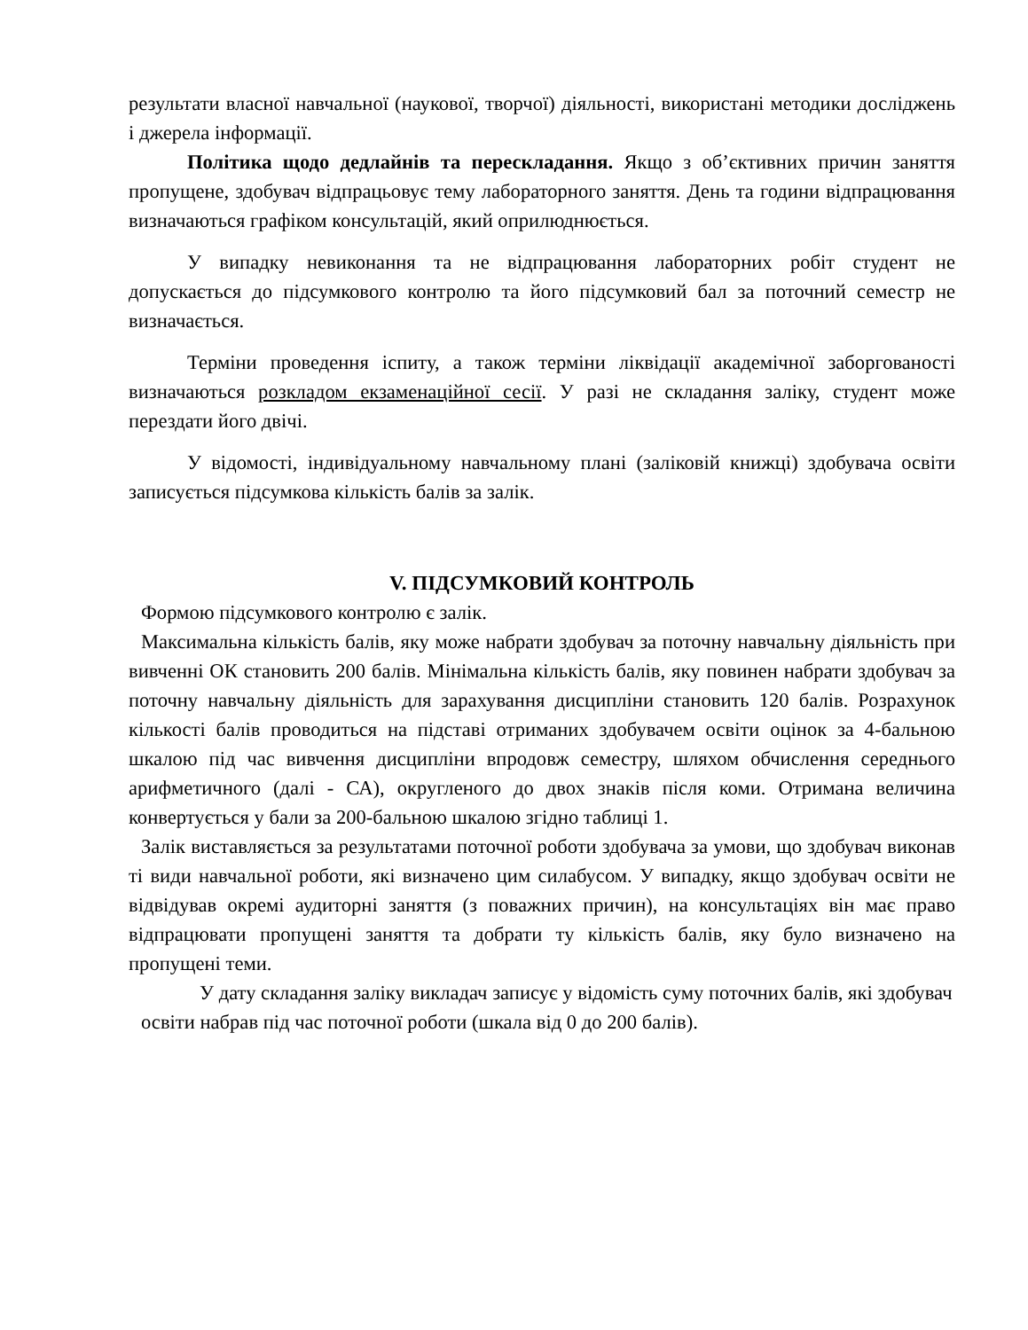результати власної навчальної (наукової, творчої) діяльності, використані методики досліджень і джерела інформації.
Політика щодо дедлайнів та перескладання. Якщо з об’єктивних причин заняття пропущене, здобувач відпрацьовує тему лабораторного заняття. День та години відпрацювання визначаються графіком консультацій, який оприлюднюється.
У випадку невиконання та не відпрацювання лабораторних робіт студент не допускається до підсумкового контролю та його підсумковий бал за поточний семестр не визначається.
Терміни проведення іспиту, а також терміни ліквідації академічної заборгованості визначаються розкладом екзаменаційної сесії. У разі не складання заліку, студент може перездати його двічі.
У відомості, індивідуальному навчальному плані (заліковій книжці) здобувача освіти записується підсумкова кількість балів за залік.
V. ПІДСУМКОВИЙ КОНТРОЛЬ
Формою підсумкового контролю є залік.
Максимальна кількість балів, яку може набрати здобувач за поточну навчальну діяльність при вивченні ОК становить 200 балів. Мінімальна кількість балів, яку повинен набрати здобувач за поточну навчальну діяльність для зарахування дисципліни становить 120 балів. Розрахунок кількості балів проводиться на підставі отриманих здобувачем освіти оцінок за 4-бальною шкалою під час вивчення дисципліни впродовж семестру, шляхом обчислення середнього арифметичного (далі - СА), округленого до двох знаків після коми. Отримана величина конвертується у бали за 200-бальною шкалою згідно таблиці 1.
Залік виставляється за результатами поточної роботи здобувача за умови, що здобувач виконав ті види навчальної роботи, які визначено цим силабусом. У випадку, якщо здобувач освіти не відвідував окремі аудиторні заняття (з поважних причин), на консультаціях він має право відпрацювати пропущені заняття та добрати ту кількість балів, яку було визначено на пропущені теми.
У дату складання заліку викладач записує у відомість суму поточних балів, які здобувач освіти набрав під час поточної роботи (шкала від 0 до 200 балів).